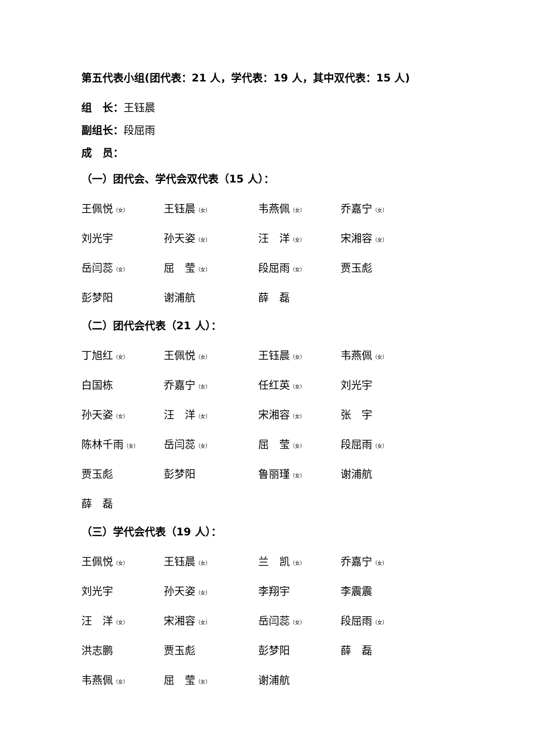第五代表小组(团代表：21 人，学代表：19 人，其中双代表：15 人)
组　长：王钰晨
副组长：段屈雨
成　员：
（一）团代会、学代会双代表（15 人）：
| 王佩悦 （女） | 王钰晨 （女） | 韦燕佩 （女） | 乔嘉宁 （女） |
| 刘光宇 | 孙天姿 （女） | 汪 洋 （女） | 宋湘容 （女） |
| 岳闫蕊 （女） | 屈 莹 （女） | 段屈雨 （女） | 贾玉彪 |
| 彭梦阳 | 谢浦航 | 薛 磊 | |
（二）团代会代表（21 人）：
| 丁旭红 （女） | 王佩悦 （女） | 王钰晨 （女） | 韦燕佩 （女） |
| 白国栋 | 乔嘉宁 （女） | 任红英 （女） | 刘光宇 |
| 孙天姿 （女） | 汪 洋 （女） | 宋湘容 （女） | 张 宇 |
| 陈林千雨 （女） | 岳闫蕊 （女） | 屈 莹 （女） | 段屈雨 （女） |
| 贾玉彪 | 彭梦阳 | 鲁丽瑾 （女） | 谢浦航 |
| 薛 磊 | | | |
（三）学代会代表（19 人）：
| 王佩悦 （女） | 王钰晨 （女） | 兰 凯 （女） | 乔嘉宁 （女） |
| 刘光宇 | 孙天姿 （女） | 李翔宇 | 李震震 |
| 汪 洋 （女） | 宋湘容 （女） | 岳闫蕊 （女） | 段屈雨 （女） |
| 洪志鹏 | 贾玉彪 | 彭梦阳 | 薛 磊 |
| 韦燕佩 （女） | 屈 莹 （女） | 谢浦航 | |